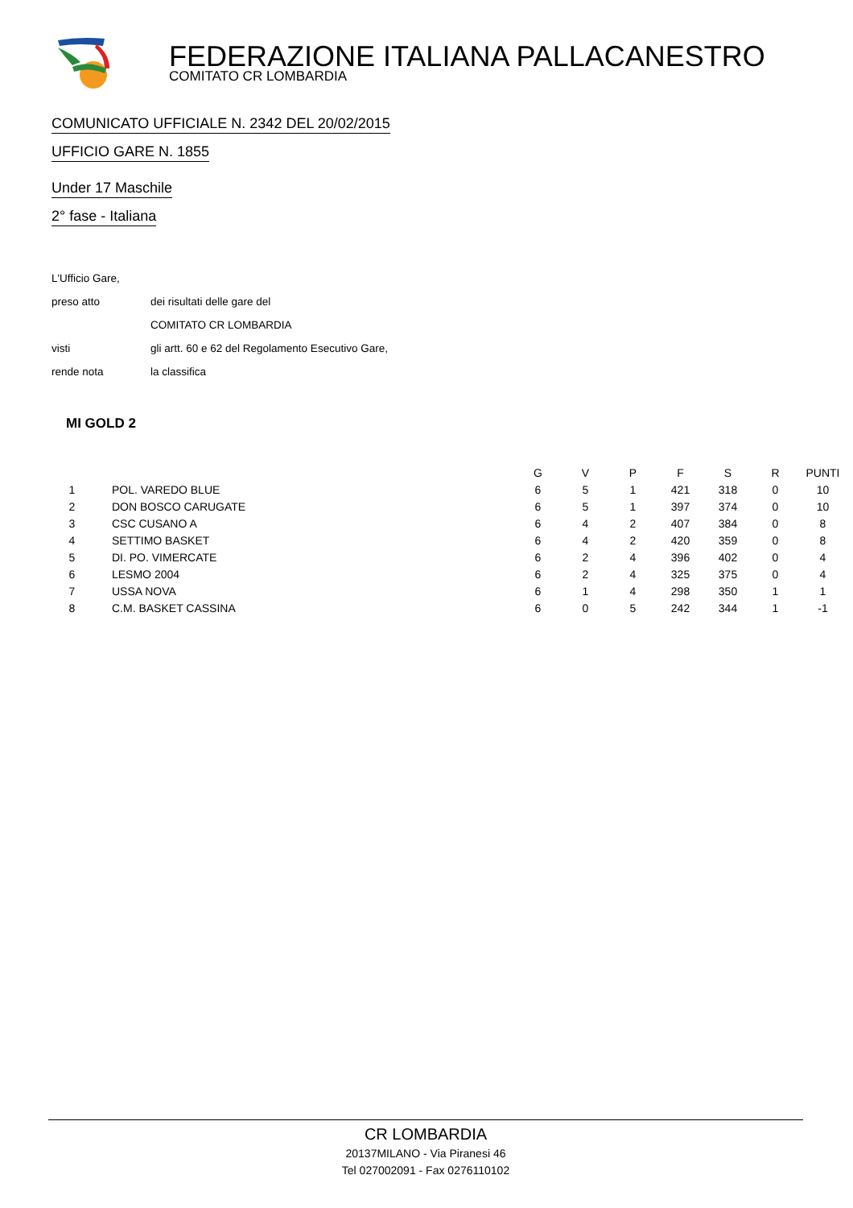FEDERAZIONE ITALIANA PALLACANESTRO
COMITATO CR LOMBARDIA
COMUNICATO UFFICIALE N. 2342 DEL 20/02/2015
UFFICIO GARE N. 1855
Under 17 Maschile
2° fase - Italiana
| L'Ufficio Gare, | |
| preso atto | dei risultati delle gare del |
| | COMITATO CR LOMBARDIA |
| visti | gli artt. 60 e 62 del Regolamento Esecutivo Gare, |
| rende nota | la classifica |
MI GOLD 2
| | | G | V | P | F | S | R | PUNTI |
| --- | --- | --- | --- | --- | --- | --- | --- | --- |
| 1 | POL. VAREDO BLUE | 6 | 5 | 1 | 421 | 318 | 0 | 10 |
| 2 | DON BOSCO CARUGATE | 6 | 5 | 1 | 397 | 374 | 0 | 10 |
| 3 | CSC CUSANO A | 6 | 4 | 2 | 407 | 384 | 0 | 8 |
| 4 | SETTIMO BASKET | 6 | 4 | 2 | 420 | 359 | 0 | 8 |
| 5 | DI. PO. VIMERCATE | 6 | 2 | 4 | 396 | 402 | 0 | 4 |
| 6 | LESMO 2004 | 6 | 2 | 4 | 325 | 375 | 0 | 4 |
| 7 | USSA NOVA | 6 | 1 | 4 | 298 | 350 | 1 | 1 |
| 8 | C.M. BASKET CASSINA | 6 | 0 | 5 | 242 | 344 | 1 | -1 |
CR LOMBARDIA
20137MILANO - Via Piranesi 46
Tel 027002091 - Fax 0276110102